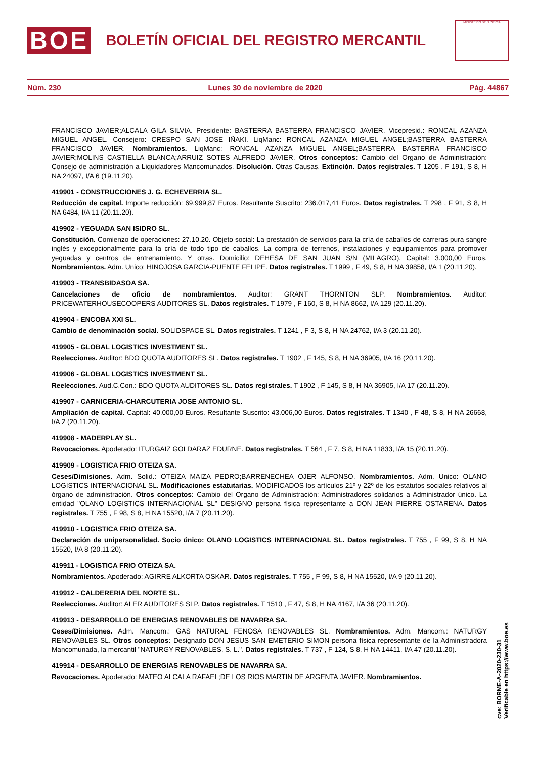BOE
BOLETÍN OFICIAL DEL REGISTRO MERCANTIL
MINISTERIO DE JUSTICIA
Núm. 230 Lunes 30 de noviembre de 2020 Pág. 44867
FRANCISCO JAVIER;ALCALA GILA SILVIA. Presidente: BASTERRA BASTERRA FRANCISCO JAVIER. Vicepresid.: RONCAL AZANZA MIGUEL ANGEL. Consejero: CRESPO SAN JOSE IÑAKI. LiqManc: RONCAL AZANZA MIGUEL ANGEL;BASTERRA BASTERRA FRANCISCO JAVIER. Nombramientos. LiqManc: RONCAL AZANZA MIGUEL ANGEL;BASTERRA BASTERRA FRANCISCO JAVIER;MOLINS CASTIELLA BLANCA;ARRUIZ SOTES ALFREDO JAVIER. Otros conceptos: Cambio del Organo de Administración: Consejo de administración a Liquidadores Mancomunados. Disolución. Otras Causas. Extinción. Datos registrales. T 1205 , F 191, S 8, H NA 24097, I/A 6 (19.11.20).
419901 - CONSTRUCCIONES J. G. ECHEVERRIA SL.
Reducción de capital. Importe reducción: 69.999,87 Euros. Resultante Suscrito: 236.017,41 Euros. Datos registrales. T 298 , F 91, S 8, H NA 6484, I/A 11 (20.11.20).
419902 - YEGUADA SAN ISIDRO SL.
Constitución. Comienzo de operaciones: 27.10.20. Objeto social: La prestación de servicios para la cría de caballos de carreras pura sangre inglés y excepcionalmente para la cría de todo tipo de caballos. La compra de terrenos, instalaciones y equipamientos para promover yeguadas y centros de entrenamiento. Y otras. Domicilio: DEHESA DE SAN JUAN S/N (MILAGRO). Capital: 3.000,00 Euros. Nombramientos. Adm. Unico: HINOJOSA GARCIA-PUENTE FELIPE. Datos registrales. T 1999 , F 49, S 8, H NA 39858, I/A 1 (20.11.20).
419903 - TRANSBIDASOA SA.
Cancelaciones de oficio de nombramientos. Auditor: GRANT THORNTON SLP. Nombramientos. Auditor: PRICEWATERHOUSECOOPERS AUDITORES SL. Datos registrales. T 1979 , F 160, S 8, H NA 8662, I/A 129 (20.11.20).
419904 - ENCOBA XXI SL.
Cambio de denominación social. SOLIDSPACE SL. Datos registrales. T 1241 , F 3, S 8, H NA 24762, I/A 3 (20.11.20).
419905 - GLOBAL LOGISTICS INVESTMENT SL.
Reelecciones. Auditor: BDO QUOTA AUDITORES SL. Datos registrales. T 1902 , F 145, S 8, H NA 36905, I/A 16 (20.11.20).
419906 - GLOBAL LOGISTICS INVESTMENT SL.
Reelecciones. Aud.C.Con.: BDO QUOTA AUDITORES SL. Datos registrales. T 1902 , F 145, S 8, H NA 36905, I/A 17 (20.11.20).
419907 - CARNICERIA-CHARCUTERIA JOSE ANTONIO SL.
Ampliación de capital. Capital: 40.000,00 Euros. Resultante Suscrito: 43.006,00 Euros. Datos registrales. T 1340 , F 48, S 8, H NA 26668, I/A 2 (20.11.20).
419908 - MADERPLAY SL.
Revocaciones. Apoderado: ITURGAIZ GOLDARAZ EDURNE. Datos registrales. T 564 , F 7, S 8, H NA 11833, I/A 15 (20.11.20).
419909 - LOGISTICA FRIO OTEIZA SA.
Ceses/Dimisiones. Adm. Solid.: OTEIZA MAIZA PEDRO;BARRENECHEA OJER ALFONSO. Nombramientos. Adm. Unico: OLANO LOGISTICS INTERNACIONAL SL. Modificaciones estatutarias. MODIFICADOS los artículos 21º y 22º de los estatutos sociales relativos al órgano de administración. Otros conceptos: Cambio del Organo de Administración: Administradores solidarios a Administrador único. La entidad "OLANO LOGISTICS INTERNACIONAL SL" DESIGNO persona física representante a DON JEAN PIERRE OSTARENA. Datos registrales. T 755 , F 98, S 8, H NA 15520, I/A 7 (20.11.20).
419910 - LOGISTICA FRIO OTEIZA SA.
Declaración de unipersonalidad. Socio único: OLANO LOGISTICS INTERNACIONAL SL. Datos registrales. T 755 , F 99, S 8, H NA 15520, I/A 8 (20.11.20).
419911 - LOGISTICA FRIO OTEIZA SA.
Nombramientos. Apoderado: AGIRRE ALKORTA OSKAR. Datos registrales. T 755 , F 99, S 8, H NA 15520, I/A 9 (20.11.20).
419912 - CALDERERIA DEL NORTE SL.
Reelecciones. Auditor: ALER AUDITORES SLP. Datos registrales. T 1510 , F 47, S 8, H NA 4167, I/A 36 (20.11.20).
419913 - DESARROLLO DE ENERGIAS RENOVABLES DE NAVARRA SA.
Ceses/Dimisiones. Adm. Mancom.: GAS NATURAL FENOSA RENOVABLES SL. Nombramientos. Adm. Mancom.: NATURGY RENOVABLES SL. Otros conceptos: Designado DON JESUS SAN EMETERIO SIMON persona física representante de la Administradora Mancomunada, la mercantil "NATURGY RENOVABLES, S. L.". Datos registrales. T 737 , F 124, S 8, H NA 14411, I/A 47 (20.11.20).
419914 - DESARROLLO DE ENERGIAS RENOVABLES DE NAVARRA SA.
Revocaciones. Apoderado: MATEO ALCALA RAFAEL;DE LOS RIOS MARTIN DE ARGENTA JAVIER. Nombramientos.
cve: BORME-A-2020-230-31
Verificable en https://www.boe.es